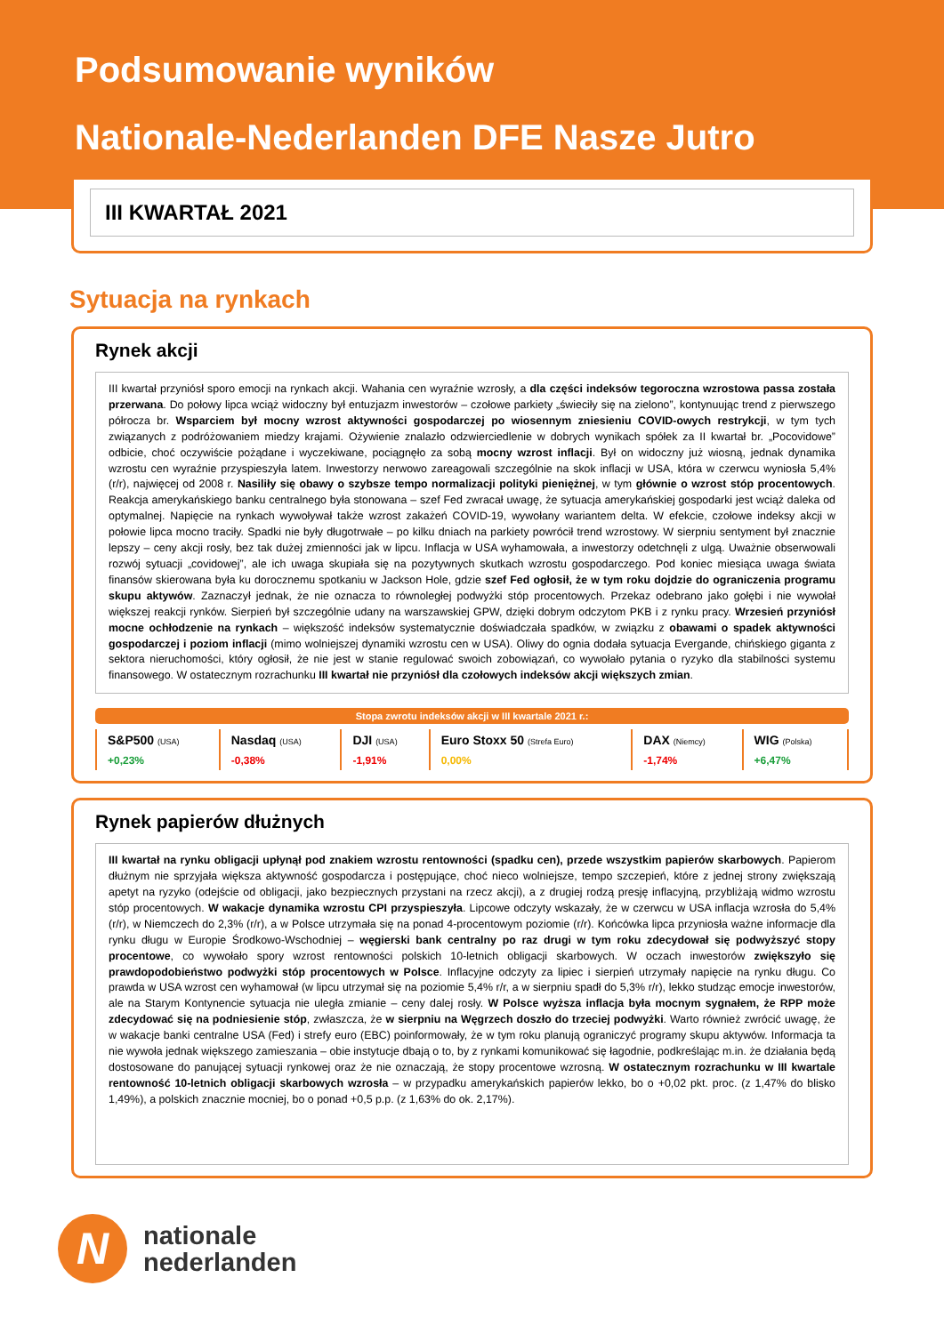Podsumowanie wyników
Nationale-Nederlanden DFE Nasze Jutro
III KWARTAŁ 2021
Sytuacja na rynkach
Rynek akcji
III kwartał przyniósł sporo emocji na rynkach akcji. Wahania cen wyraźnie wzrosły, a dla części indeksów tegoroczna wzrostowa passa została przerwana. Do połowy lipca wciąż widoczny był entuzjazm inwestorów – czołowe parkiety „świeciły się na zielono”, kontynuując trend z pierwszego półrocza br. Wsparciem był mocny wzrost aktywności gospodarczej po wiosennym zniesieniu COVID-owych restrykcji, w tym tych związanych z podróżowaniem miedzy krajami. Ożywienie znalazło odzwierciedlenie w dobrych wynikach spółek za II kwartał br. „Pocovidowe” odbicie, choć oczywiście pożądane i wyczekiwane, pociągnęło za sobą mocny wzrost inflacji. Był on widoczny już wiosną, jednak dynamika wzrostu cen wyraźnie przyspieszyła latem. Inwestorzy nerwowo zareagowali szczególnie na skok inflacji w USA, która w czerwcu wyniosła 5,4% (r/r), najwięcej od 2008 r. Nasiliły się obawy o szybsze tempo normalizacji polityki pieniężnej, w tym głównie o wzrost stóp procentowych. Reakcja amerykańskiego banku centralnego była stonowana – szef Fed zwracał uwagę, że sytuacja amerykańskiej gospodarki jest wciąż daleka od optymalnej. Napięcie na rynkach wywoływał także wzrost zakażeń COVID-19, wywołany wariantem delta. W efekcie, czołowe indeksy akcji w połowie lipca mocno traciły. Spadki nie były długotrwałe – po kilku dniach na parkiety powrócił trend wzrostowy. W sierpniu sentyment był znacznie lepszy – ceny akcji rosły, bez tak dużej zmienności jak w lipcu. Inflacja w USA wyhamowała, a inwestorzy odetchnęli z ulgą. Uważnie obserwowali rozwój sytuacji „covidowej”, ale ich uwaga skupiała się na pozytywnych skutkach wzrostu gospodarczego. Pod koniec miesiąca uwaga świata finansów skierowana była ku dorocznemu spotkaniu w Jackson Hole, gdzie szef Fed ogłosił, że w tym roku dojdzie do ograniczenia programu skupu aktywów. Zaznaczył jednak, że nie oznacza to równoległej podwyżki stóp procentowych. Przekaz odebrano jako gołębi i nie wywołał większej reakcji rynków. Sierpień był szczególnie udany na warszawskiej GPW, dzięki dobrym odczytom PKB i z rynku pracy. Wrzesień przyniósł mocne ochłodzenie na rynkach – większość indeksów systematycznie doświadczała spadków, w związku z obawami o spadek aktywności gospodarczej i poziom inflacji (mimo wolniejszej dynamiki wzrostu cen w USA). Oliwy do ognia dodała sytuacja Evergande, chińskiego giganta z sektora nieruchomości, który ogłosił, że nie jest w stanie regulować swoich zobowiązań, co wywołało pytania o ryzyko dla stabilności systemu finansowego. W ostatecznym rozrachunku III kwartał nie przyniósł dla czołowych indeksów akcji większych zmian.
Stopa zwrotu indeksów akcji w III kwartale 2021 r.:
| S&P500 (USA) | Nasdaq (USA) | DJI (USA) | Euro Stoxx 50 (Strefa Euro) | DAX (Niemcy) | WIG (Polska) |
| +0,23% | -0,38% | -1,91% | 0,00% | -1,74% | +6,47% |
Rynek papierów dłużnych
III kwartał na rynku obligacji upłynął pod znakiem wzrostu rentowności (spadku cen), przede wszystkim papierów skarbowych. Papierom dłużnym nie sprzyjała większa aktywność gospodarcza i postępujące, choć nieco wolniejsze, tempo szczepień, które z jednej strony zwiększają apetyt na ryzyko (odejście od obligacji, jako bezpiecznych przystani na rzecz akcji), a z drugiej rodzą presję inflacyjną, przybliżają widmo wzrostu stóp procentowych. W wakacje dynamika wzrostu CPI przyspieszyła. Lipcowe odczyty wskazały, że w czerwcu w USA inflacja wzrosła do 5,4% (r/r), w Niemczech do 2,3% (r/r), a w Polsce utrzymała się na ponad 4-procentowym poziomie (r/r). Końcówka lipca przyniosła ważne informacje dla rynku długu w Europie Środkowo-Wschodniej – węgierski bank centralny po raz drugi w tym roku zdecydował się podwyższyć stopy procentowe, co wywołało spory wzrost rentowności polskich 10-letnich obligacji skarbowych. W oczach inwestorów zwiększyło się prawdopodobieństwo podwyżki stóp procentowych w Polsce. Inflacyjne odczyty za lipiec i sierpień utrzymały napięcie na rynku długu. Co prawda w USA wzrost cen wyhamował (w lipcu utrzymał się na poziomie 5,4% r/r, a w sierpniu spadł do 5,3% r/r), lekko studząc emocje inwestorów, ale na Starym Kontynencie sytuacja nie uległa zmianie – ceny dalej rosły. W Polsce wyższa inflacja była mocnym sygnałem, że RPP może zdecydować się na podniesienie stóp, zwłaszcza, że w sierpniu na Węgrzech doszło do trzeciej podwyżki. Warto również zwrócić uwagę, że w wakacje banki centralne USA (Fed) i strefy euro (EBC) poinformowały, że w tym roku planują ograniczyć programy skupu aktywów. Informacja ta nie wywoła jednak większego zamieszania – obie instytucje dbają o to, by z rynkami komunikować się łagodnie, podkreślając m.in. że działania będą dostosowane do panującej sytuacji rynkowej oraz że nie oznaczają, że stopy procentowe wzrosną. W ostatecznym rozrachunku w III kwartale rentowność 10-letnich obligacji skarbowych wzrosła – w przypadku amerykańskich papierów lekko, bo o +0,02 pkt. proc. (z 1,47% do blisko 1,49%), a polskich znacznie mocniej, bo o ponad +0,5 p.p. (z 1,63% do ok. 2,17%).
N
nationale
nederlanden